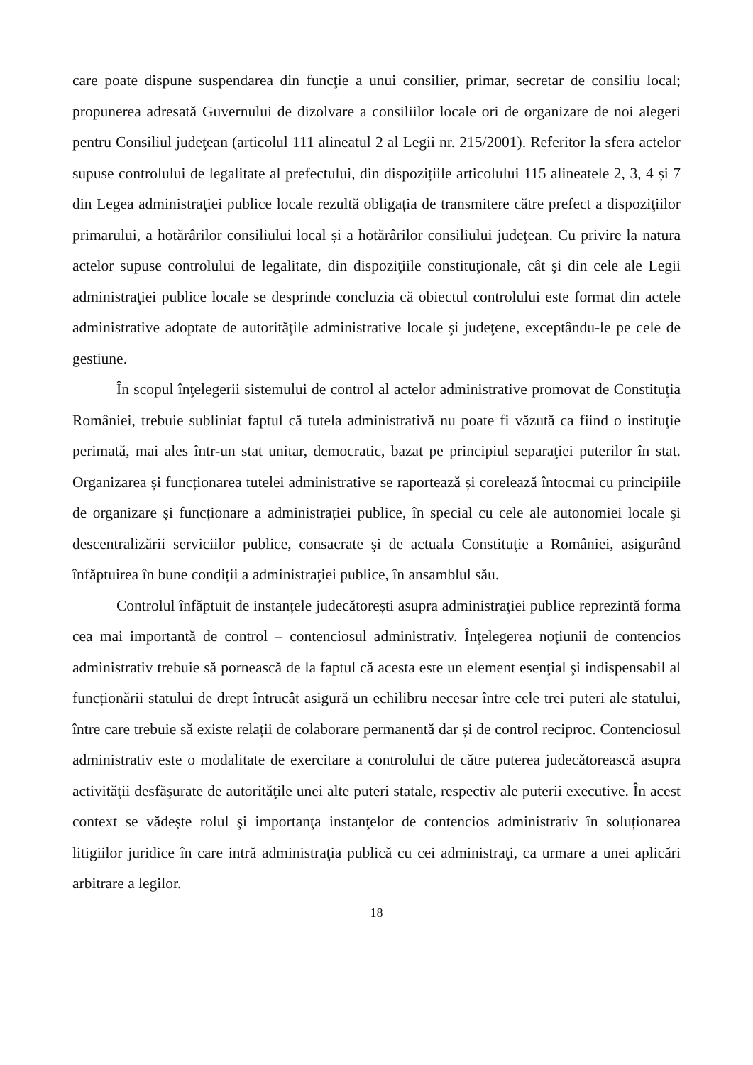care poate dispune suspendarea din funcţie a unui consilier, primar, secretar de consiliu local; propunerea adresată Guvernului de dizolvare a consiliilor locale ori de organizare de noi alegeri pentru Consiliul judeţean (articolul 111 alineatul 2 al Legii nr. 215/2001). Referitor la sfera actelor supuse controlului de legalitate al prefectului, din dispozițiile articolului 115 alineatele 2, 3, 4 și 7 din Legea administraţiei publice locale rezultă obligația de transmitere către prefect a dispoziţiilor primarului, a hotărârilor consiliului local și a hotărârilor consiliului judeţean. Cu privire la natura actelor supuse controlului de legalitate, din dispoziţiile constituţionale, cât şi din cele ale Legii administraţiei publice locale se desprinde concluzia că obiectul controlului este format din actele administrative adoptate de autorităţile administrative locale şi judeţene, exceptându-le pe cele de gestiune.
În scopul înţelegerii sistemului de control al actelor administrative promovat de Constituţia României, trebuie subliniat faptul că tutela administrativă nu poate fi văzută ca fiind o instituţie perimată, mai ales într-un stat unitar, democratic, bazat pe principiul separaţiei puterilor în stat. Organizarea și funcționarea tutelei administrative se raportează și corelează întocmai cu principiile de organizare și funcționare a administrației publice, în special cu cele ale autonomiei locale şi descentralizării serviciilor publice, consacrate şi de actuala Constituţie a României, asigurând înfăptuirea în bune condiții a administraţiei publice, în ansamblul său.
Controlul înfăptuit de instanțele judecătorești asupra administraţiei publice reprezintă forma cea mai importantă de control – contenciosul administrativ. Înţelegerea noţiunii de contencios administrativ trebuie să pornească de la faptul că acesta este un element esenţial şi indispensabil al funcționării statului de drept întrucât asigură un echilibru necesar între cele trei puteri ale statului, între care trebuie să existe relații de colaborare permanentă dar și de control reciproc. Contenciosul administrativ este o modalitate de exercitare a controlului de către puterea judecătorească asupra activităţii desfăşurate de autorităţile unei alte puteri statale, respectiv ale puterii executive. În acest context se vădește rolul şi importanţa instanţelor de contencios administrativ în soluționarea litigiilor juridice în care intră administraţia publică cu cei administraţi, ca urmare a unei aplicări arbitrare a legilor.
18